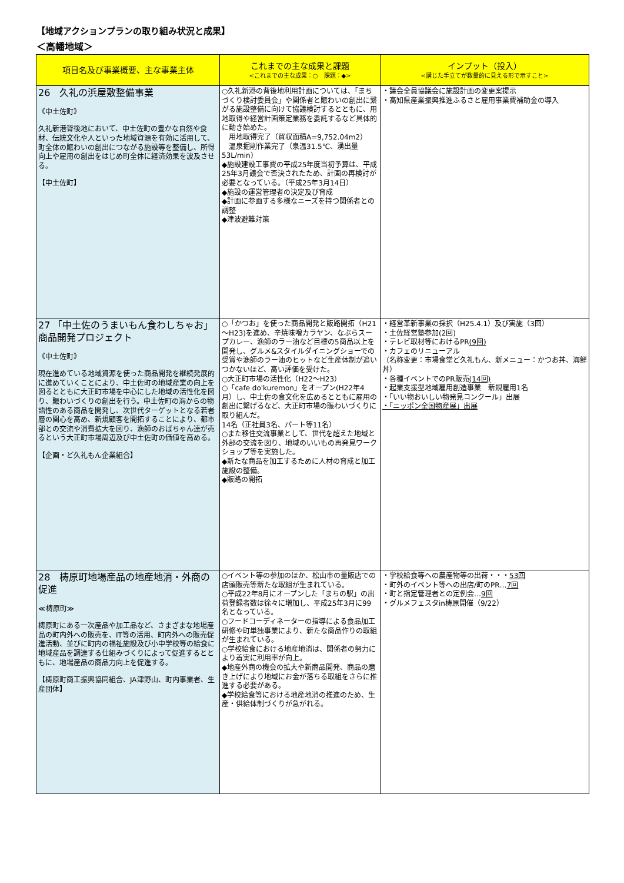【地域アクションプランの取り組み状況と成果】
＜高幡地域＞
| 項目名及び事業概要、主な事業主体 | これまでの主な成果と課題 <これまでの主な成果：○ 課題：◆> | インプット（投入） <講じた手立てが数量的に見える形で示すこと> |
| --- | --- | --- |
| 26 久礼の浜屋敷整備事業 《中土佐町》 久礼新港背後地において、中土佐町の豊かな自然や食材、伝統文化や人といった地域資源を有効に活用して、町全体の賑わいの創出につながる施設等を整備し、所得向上や雇用の創出をはじめ町全体に経済効果を波及させる。 【中土佐町】 | ○久礼新港の背後地利用計画については、「まちづくり検討委員会」や関係者と賑わいの創出に繋がる施設整備に向けて協議検討するとともに、用地取得や経営計画策定業務を委託するなど具体的に動き始めた。 用地取得完了（買収面積A=9,752.04m2） 温泉掘削作業完了（泉温31.5℃、湧出量53L/min） ◆施設建設工事費の平成25年度当初予算は、平成25年3月議会で否決されたため、計画の再検討が必要となっている。（平成25年3月14日） ◆施設の運営管理者の決定及び育成 ◆計画に参画する多様なニーズを持つ関係者との調整 ◆津波避難対策 | ・議会全員協議会に施設計画の変更案提示 ・高知県産業振興推進ふるさと雇用事業費補助金の導入 |
| 27 「中土佐のうまいもん食わしちゃお」商品開発プロジェクト 《中土佐町》 現在進めている地域資源を使った商品開発を継続発展的に進めていくことにより、中土佐町の地域産業の向上を図るとともに大正町市場を中心にした地域の活性化を図り、賑わいづくりの創出を行う。中土佐町の海からの物語性のある商品を開発し、次世代ターゲットとなる若者層の関心を高め、新規顧客を開拓することにより、都市部との交流や消費拡大を図り、漁師のおばちゃん達が売るという大正町市場周辺及び中土佐町の価値を高める。 【企画・ど久礼もん企業組合】 | ○「かつお」を使った商品開発と販路開拓（H21～H23)を進め、辛焼味噌カラヤン、なぶらスープカレー、漁師のラー油など目標の5商品以上を開発し、グルメ&スタイルダイニングショーでの受賞や漁師のラー油のヒットなど生産体制が追いつかないほど、高い評価を受けた。 ○大正町市場の活性化（H22～H23） ○「cafe do'kuremon」をオープン(H22年4月）し、中土佐の食文化を広めるとともに雇用の創出に繋げるなど、大正町市場の賑わいづくりに取り組んだ。 14名（正社員3名、パート等11名） ○また移住交流事業として、世代を超えた地域と外部の交流を図り、地域のいいもの再発見ワークショップ等を実施した。 ◆新たな商品を加工するために人材の育成と加工施設の整備。 ◆販路の開拓 | ・経営革新事業の採択（H25.4.1）及び実施（3回） ・土佐経営塾参加(2回) ・テレビ取材等におけるPR (9回) ・カフェのリニューアル （名称変更：市場食堂ど久礼もん、新メニュー：かつお丼、海鮮丼） ・各種イベントでのPR販売 (14回) ・起業支援型地域雇用創造事業 新規雇用1名 ・「いい物おいしい物発見コンクール」出展 ・「ニッポン全国物産展」出展 |
| 28 梼原町地場産品の地産地消・外商の促進 ≪梼原町≫ 梼原町にある一次産品や加工品など、さまざまな地場産品の町内外への販売を、IT等の活用、町内外への販売促進活動、並びに町内の福祉施設及び小中学校等の給食に地域産品を調達する仕組みづくりによって促進するとともに、地場産品の商品力向上を促進する。 【梼原町商工振興協同組合、JA津野山、町内事業者、生産団体】 | ○イベント等の参加のほか、松山市の量販店での店頭販売等新たな取組が生まれている。 ○平成22年8月にオープンした「まちの駅」の出荷登録者数は徐々に増加し、平成25年3月に99名となっている。 ○フードコーディネーターの指導による食品加工研修や町単独事業により、新たな商品作りの取組が生まれている。 ○学校給食における地産地消は、関係者の努力により着実に利用率が向上。 ◆地産外商の機会の拡大や新商品開発、商品の磨き上げにより地域にお金が落ちる取組をさらに推進する必要がある。 ◆学校給食等における地産地消の推進のため、生産・供給体制づくりが急がれる。 | ・学校給食等への農産物等の出荷・・・ 53回 ・町外のイベント等への出店/町のPR… 7回 ・町と指定管理者との定例会… 9回 ・グルメフェスタin梼原開催（9/22） |